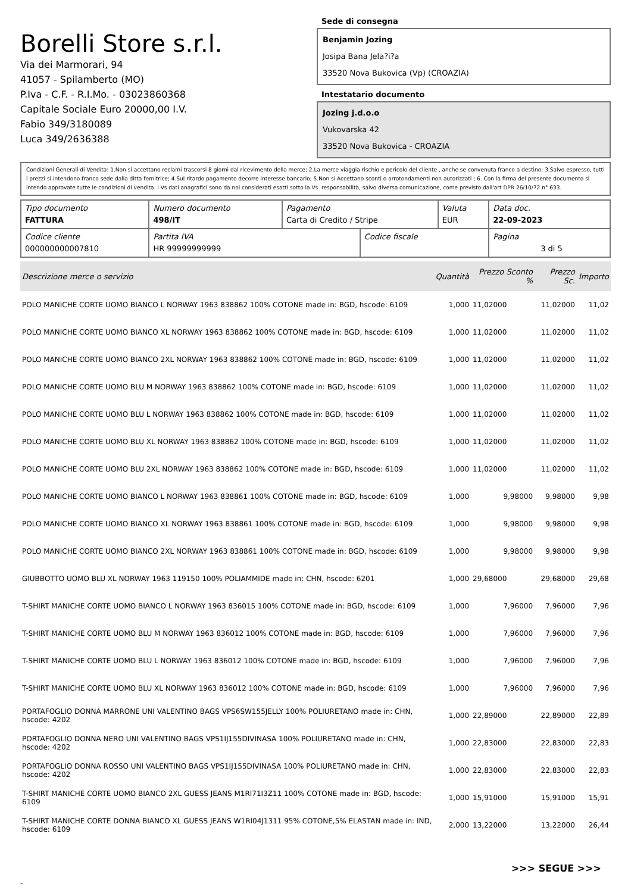Borelli Store s.r.l.
Via dei Marmorari, 94
41057 - Spilamberto (MO)
P.Iva - C.F. - R.I.Mo. - 03023860368
Capitale Sociale Euro 20000,00 I.V.
Fabio 349/3180089
Luca 349/2636388
Sede di consegna
Benjamin Jozing
Josipa Bana Jela?i?a
33520 Nova Bukovica (Vp) (CROAZIA)
Intestatario documento
Jozing j.d.o.o
Vukovarska 42
33520 Nova Bukovica - CROAZIA
Condizioni Generali di Vendita: 1.Non si accettano reclami trascorsi 8 giorni dal ricevimento della merce; 2.La merce viaggia rischio e pericolo del cliente , anche se convenuta franco a destino; 3.Salvo espresso, tutti i prezzi si intendono franco sede dalla ditta fornitrice; 4.Sul ritardo pagamento decorre interesse bancario; 5.Non si Accettano sconti o arrotondamenti non autorizzati ; 6. Con la firma del presente documento si intendo approvate tutte le condizioni di vendita. I Vs dati anagrafici sono da noi considerati esatti sotto la Vs. responsabilità, salvo diversa comunicazione, come previsto dall'art DPR 26/10/72 n° 633.
| Tipo documento FATTURA | Numero documento 498/IT | Pagamento Carta di Credito / Stripe | | Valuta EUR | Data doc. 22-09-2023 |
| Codice cliente 000000000007810 | Partita IVA HR 99999999999 | | Codice fiscale | | Pagina 3 di 5 |
| Descrizione merce o servizio | Quantità | Prezzo Sconto % | Prezzo Sc. | Importo |
| --- | --- | --- | --- | --- |
| POLO MANICHE CORTE UOMO BIANCO L NORWAY 1963 838862 100% COTONE made in: BGD, hscode: 6109 | 1,000 | 11,02000 | 11,02000 | 11,02 |
| POLO MANICHE CORTE UOMO BIANCO XL NORWAY 1963 838862 100% COTONE made in: BGD, hscode: 6109 | 1,000 | 11,02000 | 11,02000 | 11,02 |
| POLO MANICHE CORTE UOMO BIANCO 2XL NORWAY 1963 838862 100% COTONE made in: BGD, hscode: 6109 | 1,000 | 11,02000 | 11,02000 | 11,02 |
| POLO MANICHE CORTE UOMO BLU M NORWAY 1963 838862 100% COTONE made in: BGD, hscode: 6109 | 1,000 | 11,02000 | 11,02000 | 11,02 |
| POLO MANICHE CORTE UOMO BLU L NORWAY 1963 838862 100% COTONE made in: BGD, hscode: 6109 | 1,000 | 11,02000 | 11,02000 | 11,02 |
| POLO MANICHE CORTE UOMO BLU XL NORWAY 1963 838862 100% COTONE made in: BGD, hscode: 6109 | 1,000 | 11,02000 | 11,02000 | 11,02 |
| POLO MANICHE CORTE UOMO BLU 2XL NORWAY 1963 838862 100% COTONE made in: BGD, hscode: 6109 | 1,000 | 11,02000 | 11,02000 | 11,02 |
| POLO MANICHE CORTE UOMO BIANCO L NORWAY 1963 838861 100% COTONE made in: BGD, hscode: 6109 | 1,000 | 9,98000 | 9,98000 | 9,98 |
| POLO MANICHE CORTE UOMO BIANCO XL NORWAY 1963 838861 100% COTONE made in: BGD, hscode: 6109 | 1,000 | 9,98000 | 9,98000 | 9,98 |
| POLO MANICHE CORTE UOMO BIANCO 2XL NORWAY 1963 838861 100% COTONE made in: BGD, hscode: 6109 | 1,000 | 9,98000 | 9,98000 | 9,98 |
| GIUBBOTTO UOMO BLU XL NORWAY 1963 119150 100% POLIAMMIDE made in: CHN, hscode: 6201 | 1,000 | 29,68000 | 29,68000 | 29,68 |
| T-SHIRT MANICHE CORTE UOMO BIANCO L NORWAY 1963 836015 100% COTONE made in: BGD, hscode: 6109 | 1,000 | 7,96000 | 7,96000 | 7,96 |
| T-SHIRT MANICHE CORTE UOMO BLU M NORWAY 1963 836012 100% COTONE made in: BGD, hscode: 6109 | 1,000 | 7,96000 | 7,96000 | 7,96 |
| T-SHIRT MANICHE CORTE UOMO BLU L NORWAY 1963 836012 100% COTONE made in: BGD, hscode: 6109 | 1,000 | 7,96000 | 7,96000 | 7,96 |
| T-SHIRT MANICHE CORTE UOMO BLU XL NORWAY 1963 836012 100% COTONE made in: BGD, hscode: 6109 | 1,000 | 7,96000 | 7,96000 | 7,96 |
| PORTAFOGLIO DONNA MARRONE UNI VALENTINO BAGS VPS6SW155JELLY 100% POLIURETANO made in: CHN, hscode: 4202 | 1,000 | 22,89000 | 22,89000 | 22,89 |
| PORTAFOGLIO DONNA NERO UNI VALENTINO BAGS VPS1IJ155DIVINASA 100% POLIURETANO made in: CHN, hscode: 4202 | 1,000 | 22,83000 | 22,83000 | 22,83 |
| PORTAFOGLIO DONNA ROSSO UNI VALENTINO BAGS VPS1IJ155DIVINASA 100% POLIURETANO made in: CHN, hscode: 4202 | 1,000 | 22,83000 | 22,83000 | 22,83 |
| T-SHIRT MANICHE CORTE UOMO BIANCO 2XL GUESS JEANS M1RI71I3Z11 100% COTONE made in: BGD, hscode: 6109 | 1,000 | 15,91000 | 15,91000 | 15,91 |
| T-SHIRT MANICHE CORTE DONNA BIANCO XL GUESS JEANS W1RI04J1311 95% COTONE,5% ELASTAN made in: IND, hscode: 6109 | 2,000 | 13,22000 | 13,22000 | 26,44 |
>>> SEGUE >>>
-